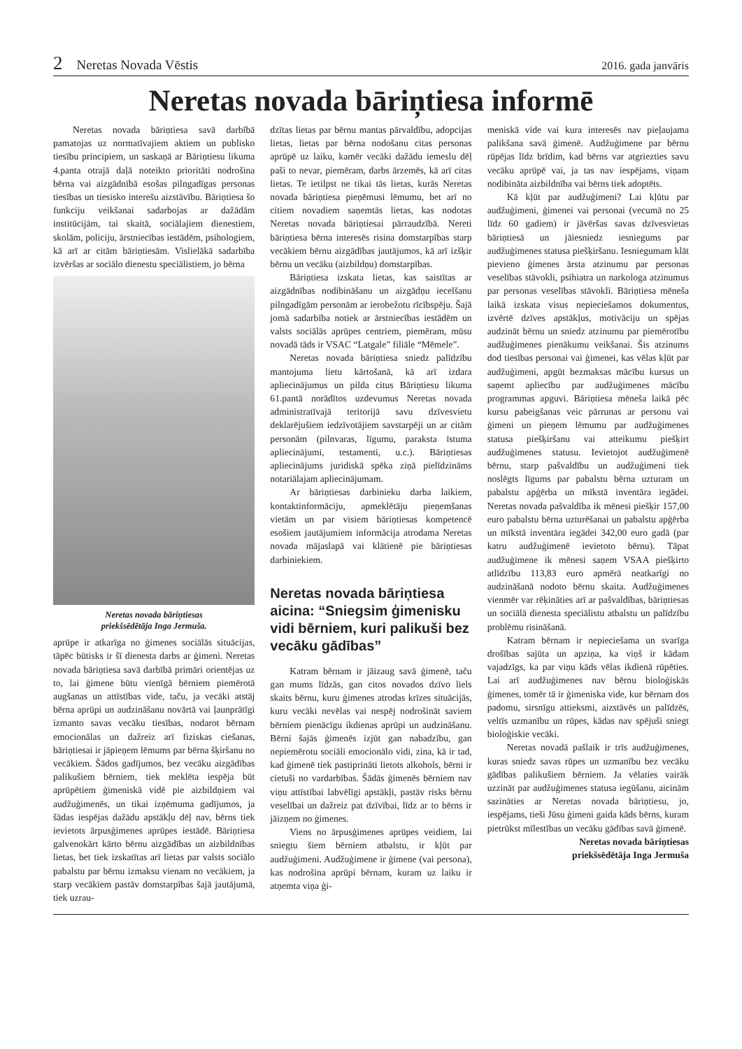2 Neretas Novada Vēstis 2016. gada janvāris
Neretas novada bāriņtiesa informē
Neretas novada bāriņtiesa savā darbībā pamatojas uz normatīvajiem aktiem un publisko tiesību principiem, un saskaņā ar Bāriņtiesu likuma 4.panta otrajā daļā noteikto prioritāti nodrošina bērna vai aizgādnībā esošas pilngadīgas personas tiesības un tiesisko interešu aizstāvību. Bāriņtiesa šo funkciju veikšanai sadarbojas ar dažādām institūcijām, tai skaitā, sociālajiem dienestiem, skolām, policiju, ārstniecības iestādēm, psihologiem, kā arī ar citām bāriņtiesām. Vislielākā sadarbība izvēršas ar sociālo dienestu speciālistiem, jo bērna
Neretas novada bāriņtiesas
priekšsēdētāja Inga Jermuša.
aprūpe ir atkarīga no ģimenes sociālās situācijas, tāpēc būtisks ir šī dienesta darbs ar ģimeni. Neretas novada bāriņtiesa savā darbībā primāri orientējas uz to, lai ģimene būtu vienīgā bērniem piemērotā augšanas un attīstības vide, taču, ja vecāki atstāj bērna aprūpi un audzināšanu novārtā vai ļaunprātīgi izmanto savas vecāku tiesības, nodarot bērnam emocionālas un dažreiz arī fiziskas ciešanas, bāriņtiesai ir jāpieņem lēmums par bērna šķiršanu no vecākiem. Šādos gadījumos, bez vecāku aizgādības palikušiem bērniem, tiek meklēta iespēja būt aprūpētiem ģimeniskā vidē pie aizbildņiem vai audžuģimenēs, un tikai izņēmuma gadījumos, ja šādas iespējas dažādu apstākļu dēļ nav, bērns tiek ievietots ārpusģimenes aprūpes iestādē. Bāriņtiesa galvenokārt kārto bērnu aizgādības un aizbildnības lietas, bet tiek izskatītas arī lietas par valsts sociālo pabalstu par bērnu izmaksu vienam no vecākiem, ja starp vecākiem pastāv domstarpības šajā jautājumā, tiek uzrau-
dzītas lietas par bērnu mantas pārvaldību, adopcijas lietas, lietas par bērna nodošanu citas personas aprūpē uz laiku, kamēr vecāki dažādu iemeslu dēļ paši to nevar, piemēram, darbs ārzemēs, kā arī citas lietas. Te ietilpst ne tikai tās lietas, kurās Neretas novada bāriņtiesa pieņēmusi lēmumu, bet arī no citiem novadiem saņemtās lietas, kas nodotas Neretas novada bāriņtiesai pārraudzībā. Nereti bāriņtiesa bērna interesēs risina domstarpības starp vecākiem bērnu aizgādības jautājumos, kā arī izšķir bērnu un vecāku (aizbildņu) domstarpības.
Bāriņtiesa izskata lietas, kas saistītas ar aizgādnības nodibināšanu un aizgādņu iecelšanu pilngadīgām personām ar ierobežotu rīcībspēju. Šajā jomā sadarbība notiek ar ārstniecības iestādēm un valsts sociālās aprūpes centriem, piemēram, mūsu novadā tāds ir VSAC “Latgale” filiāle “Mēmele”.
Neretas novada bāriņtiesa sniedz palīdzību mantojuma lietu kārtošanā, kā arī izdara apliecinājumus un pilda citus Bāriņtiesu likuma 61.pantā norādītos uzdevumus Neretas novada administratīvajā teritorijā savu dzīvesvietu deklarējušiem iedzīvotājiem savstarpēji un ar citām personām (pilnvaras, līgumu, paraksta īstuma apliecinājumi, testamenti, u.c.). Bāriņtiesas apliecinājums juridiskā spēka ziņā pielīdzināms notariālajam apliecinājumam.
Ar bāriņtiesas darbinieku darba laikiem, kontaktinformāciju, apmeklētāju pieņemšanas vietām un par visiem bāriņtiesas kompetencē esošiem jautājumiem informācija atrodama Neretas novada mājaslapā vai klātienē pie bāriņtiesas darbiniekiem.
Neretas novada bāriņtiesa aicina: “Sniegsim ģimenisku vidi bērniem, kuri palikuši bez vecāku gādības”
Katram bērnam ir jāizaug savā ģimenē, taču gan mums līdzās, gan citos novados dzīvo liels skaits bērnu, kuru ģimenes atrodas krīzes situācijās, kuru vecāki nevēlas vai nespēj nodrošināt saviem bērniem pienācīgu ikdienas aprūpi un audzināšanu. Bērni šajās ģimenēs izjūt gan nabadzību, gan nepiemērotu sociāli emocionālo vidi, zina, kā ir tad, kad ģimenē tiek pastiprināti lietots alkohols, bērni ir cietuši no vardarbības. Šādās ģimenēs bērniem nav viņu attīstībai labvēlīgi apstākļi, pastāv risks bērnu veselībai un dažreiz pat dzīvībai, līdz ar to bērns ir jāizņem no ģimenes.
Viens no ārpusģimenes aprūpes veidiem, lai sniegtu šiem bērniem atbalstu, ir kļūt par audžuģimeni. Audžuģimene ir ģimene (vai persona), kas nodrošina aprūpi bērnam, kuram uz laiku ir atņemta viņa ģi-
meniskā vide vai kura interesēs nav pieļaujama palikšana savā ģimenē. Audžuģimene par bērnu rūpējas līdz brīdim, kad bērns var atgriezties savu vecāku aprūpē vai, ja tas nav iespējams, viņam nodibināta aizbildnība vai bērns tiek adoptēts.
Kā kļūt par audžuģimeni? Lai kļūtu par audžuģimeni, ģimenei vai personai (vecumā no 25 līdz 60 gadiem) ir jāvēršas savas dzīvesvietas bāriņtiesā un jāiesniedz iesniegums par audžuģimenes statusa piešķiršanu. Iesniegumam klāt pievieno ģimenes ārsta atzinumu par personas veselības stāvokli, psihiatra un narkologa atzinumus par personas veselības stāvokli. Bāriņtiesa mēneša laikā izskata visus nepieciešamos dokumentus, izvērtē dzīves apstākļus, motivāciju un spējas audzināt bērnu un sniedz atzinumu par piemērotību audžuģimenes pienākumu veikšanai. Šis atzinums dod tiesības personai vai ģimenei, kas vēlas kļūt par audžuģimeni, apgūt bezmaksas mācību kursus un saņemt apliecību par audžuģimenes mācību programmas apguvi. Bāriņtiesa mēneša laikā pēc kursu pabeigšanas veic pārrunas ar personu vai ģimeni un pieņem lēmumu par audžuģimenes statusa piešķiršanu vai atteikumu piešķirt audžuģimenes statusu. Ievietojot audžuģimenē bērnu, starp pašvaldību un audžuģimeni tiek noslēgts līgums par pabalstu bērna uzturam un pabalstu apģērba un mīkstā inventāra iegādei. Neretas novada pašvaldība ik mēnesi piešķir 157,00 euro pabalstu bērna uzturēšanai un pabalstu apģērba un mīkstā inventāra iegādei 342,00 euro gadā (par katru audžuģimenē ievietoto bērnu). Tāpat audžuģimene ik mēnesi saņem VSAA piešķirto atlīdzību 113,83 euro apmērā neatkarīgi no audzināšanā nodoto bērnu skaita. Audžuģimenes vienmēr var rēķināties arī ar pašvaldības, bāriņtiesas un sociālā dienesta speciālistu atbalstu un palīdzību problēmu risināšanā.
Katram bērnam ir nepieciešama un svarīga drošības sajūta un apziņa, ka viņš ir kādam vajadzīgs, ka par viņu kāds vēlas ikdienā rūpēties. Lai arī audžuģimenes nav bērnu bioloģiskās ģimenes, tomēr tā ir ģimeniska vide, kur bērnam dos padomu, sirsnīgu attieksmi, aizstāvēs un palīdzēs, veltīs uzmanību un rūpes, kādas nav spējuši sniegt bioloģiskie vecāki.
Neretas novadā pašlaik ir trīs audžuģimenes, kuras sniedz savas rūpes un uzmanību bez vecāku gādības palikušiem bērniem. Ja vēlaties vairāk uzzināt par audžuģimenes statusa iegūšanu, aicinām sazināties ar Neretas novada bāriņtiesu, jo, iespējams, tieši Jūsu ģimeni gaida kāds bērns, kuram pietrūkst mīlestības un vecāku gādības savā ģimenē.
Neretas novada bāriņtiesas
priekšsēdētāja Inga Jermuša